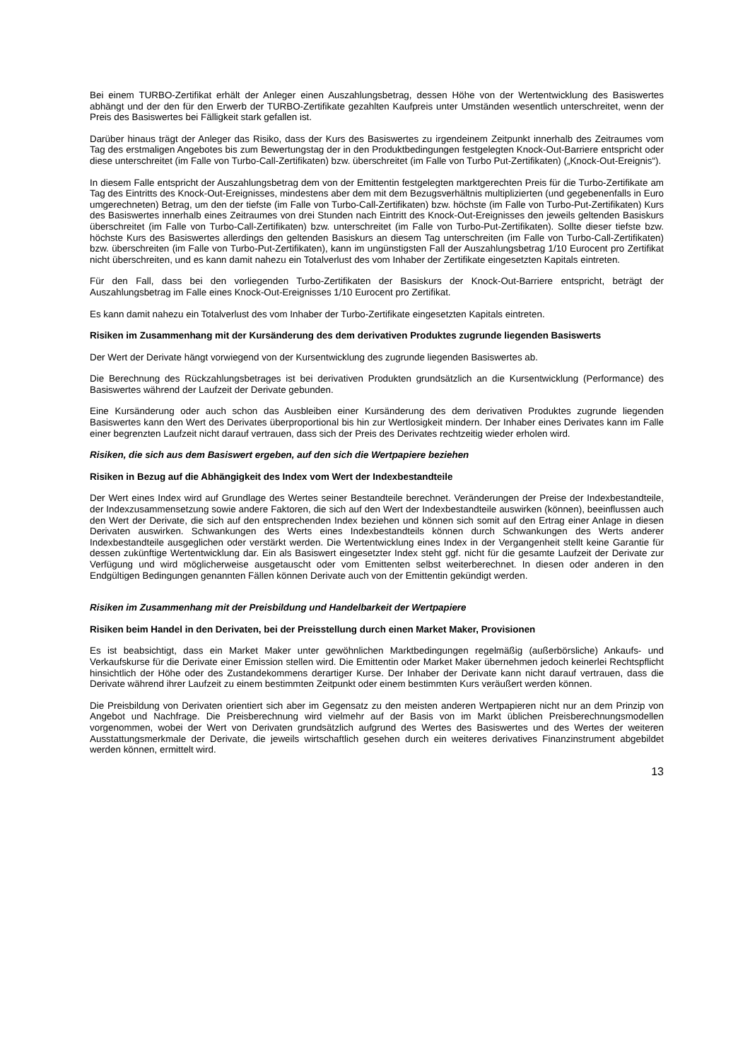Bei einem TURBO-Zertifikat erhält der Anleger einen Auszahlungsbetrag, dessen Höhe von der Wertentwicklung des Basiswertes abhängt und der den für den Erwerb der TURBO-Zertifikate gezahlten Kaufpreis unter Umständen wesentlich unterschreitet, wenn der Preis des Basiswertes bei Fälligkeit stark gefallen ist.
Darüber hinaus trägt der Anleger das Risiko, dass der Kurs des Basiswertes zu irgendeinem Zeitpunkt innerhalb des Zeitraumes vom Tag des erstmaligen Angebotes bis zum Bewertungstag der in den Produktbedingungen festgelegten Knock-Out-Barriere entspricht oder diese unterschreitet (im Falle von Turbo-Call-Zertifikaten) bzw. überschreitet (im Falle von Turbo Put-Zertifikaten) („Knock-Out-Ereignis“).
In diesem Falle entspricht der Auszahlungsbetrag dem von der Emittentin festgelegten marktgerechten Preis für die Turbo-Zertifikate am Tag des Eintritts des Knock-Out-Ereignisses, mindestens aber dem mit dem Bezugsverhältnis multiplizierten (und gegebenenfalls in Euro umgerechneten) Betrag, um den der tiefste (im Falle von Turbo-Call-Zertifikaten) bzw. höchste (im Falle von Turbo-Put-Zertifikaten) Kurs des Basiswertes innerhalb eines Zeitraumes von drei Stunden nach Eintritt des Knock-Out-Ereignisses den jeweils geltenden Basiskurs überschreitet (im Falle von Turbo-Call-Zertifikaten) bzw. unterschreitet (im Falle von Turbo-Put-Zertifikaten). Sollte dieser tiefste bzw. höchste Kurs des Basiswertes allerdings den geltenden Basiskurs an diesem Tag unterschreiten (im Falle von Turbo-Call-Zertifikaten) bzw. überschreiten (im Falle von Turbo-Put-Zertifikaten), kann im ungünstigsten Fall der Auszahlungsbetrag 1/10 Eurocent pro Zertifikat nicht überschreiten, und es kann damit nahezu ein Totalverlust des vom Inhaber der Zertifikate eingesetzten Kapitals eintreten.
Für den Fall, dass bei den vorliegenden Turbo-Zertifikaten der Basiskurs der Knock-Out-Barriere entspricht, beträgt der Auszahlungsbetrag im Falle eines Knock-Out-Ereignisses 1/10 Eurocent pro Zertifikat.
Es kann damit nahezu ein Totalverlust des vom Inhaber der Turbo-Zertifikate eingesetzten Kapitals eintreten.
Risiken im Zusammenhang mit der Kursänderung des dem derivativen Produktes zugrunde liegenden Basiswerts
Der Wert der Derivate hängt vorwiegend von der Kursentwicklung des zugrunde liegenden Basiswertes ab.
Die Berechnung des Rückzahlungsbetrages ist bei derivativen Produkten grundsätzlich an die Kursentwicklung (Performance) des Basiswertes während der Laufzeit der Derivate gebunden.
Eine Kursänderung oder auch schon das Ausbleiben einer Kursänderung des dem derivativen Produktes zugrunde liegenden Basiswertes kann den Wert des Derivates überproportional bis hin zur Wertlosigkeit mindern. Der Inhaber eines Derivates kann im Falle einer begrenzten Laufzeit nicht darauf vertrauen, dass sich der Preis des Derivates rechtzeitig wieder erholen wird.
Risiken, die sich aus dem Basiswert ergeben, auf den sich die Wertpapiere beziehen
Risiken in Bezug auf die Abhängigkeit des Index vom Wert der Indexbestandteile
Der Wert eines Index wird auf Grundlage des Wertes seiner Bestandteile berechnet. Veränderungen der Preise der Indexbestandteile, der Indexzusammensetzung sowie andere Faktoren, die sich auf den Wert der Indexbestandteile auswirken (können), beeinflussen auch den Wert der Derivate, die sich auf den entsprechenden Index beziehen und können sich somit auf den Ertrag einer Anlage in diesen Derivaten auswirken. Schwankungen des Werts eines Indexbestandteils können durch Schwankungen des Werts anderer Indexbestandteile ausgeglichen oder verstärkt werden. Die Wertentwicklung eines Index in der Vergangenheit stellt keine Garantie für dessen zukünftige Wertentwicklung dar. Ein als Basiswert eingesetzter Index steht ggf. nicht für die gesamte Laufzeit der Derivate zur Verfügung und wird möglicherweise ausgetauscht oder vom Emittenten selbst weiterberechnet. In diesen oder anderen in den Endgültigen Bedingungen genannten Fällen können Derivate auch von der Emittentin gekündigt werden.
Risiken im Zusammenhang mit der Preisbildung und Handelbarkeit der Wertpapiere
Risiken beim Handel in den Derivaten, bei der Preisstellung durch einen Market Maker, Provisionen
Es ist beabsichtigt, dass ein Market Maker unter gewöhnlichen Marktbedingungen regelmäßig (außerbörsliche) Ankaufs- und Verkaufskurse für die Derivate einer Emission stellen wird. Die Emittentin oder Market Maker übernehmen jedoch keinerlei Rechtspflicht hinsichtlich der Höhe oder des Zustandekommens derartiger Kurse. Der Inhaber der Derivate kann nicht darauf vertrauen, dass die Derivate während ihrer Laufzeit zu einem bestimmten Zeitpunkt oder einem bestimmten Kurs veräußert werden können.
Die Preisbildung von Derivaten orientiert sich aber im Gegensatz zu den meisten anderen Wertpapieren nicht nur an dem Prinzip von Angebot und Nachfrage. Die Preisberechnung wird vielmehr auf der Basis von im Markt üblichen Preisberechnungsmodellen vorgenommen, wobei der Wert von Derivaten grundsätzlich aufgrund des Wertes des Basiswertes und des Wertes der weiteren Ausstattungsmerkmale der Derivate, die jeweils wirtschaftlich gesehen durch ein weiteres derivatives Finanzinstrument abgebildet werden können, ermittelt wird.
13